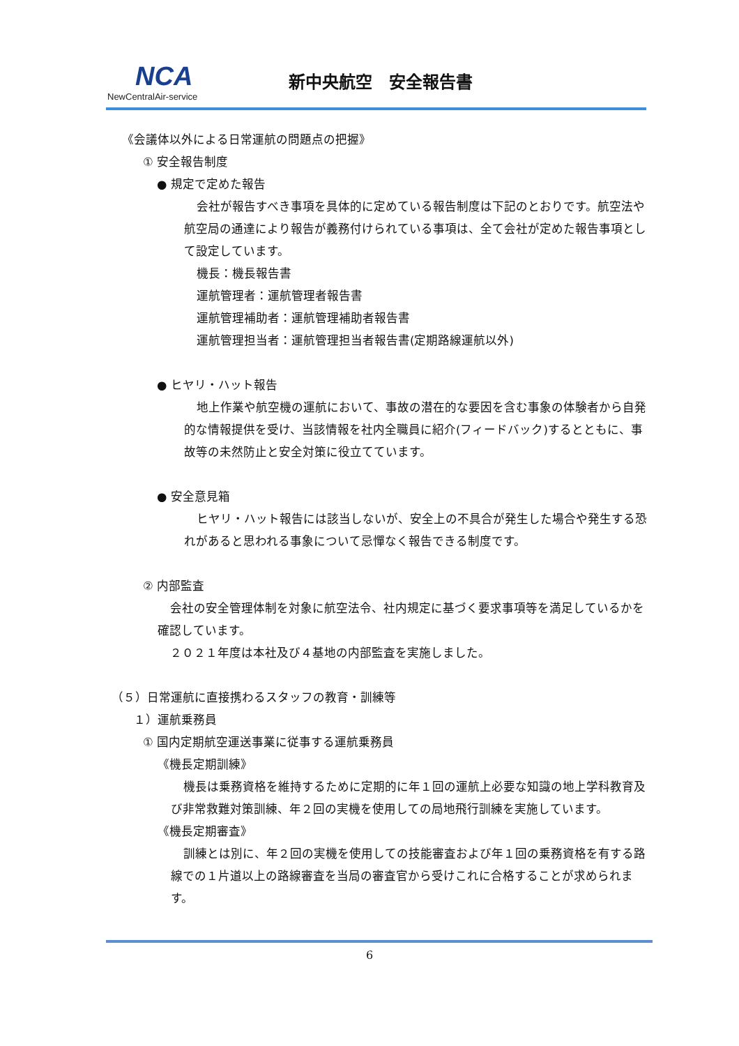NCA
NewCentralAir-service
新中央航空　安全報告書
《会議体以外による日常運航の問題点の把握》
① 安全報告制度
● 規定で定めた報告
会社が報告すべき事項を具体的に定めている報告制度は下記のとおりです。航空法や航空局の通達により報告が義務付けられている事項は、全て会社が定めた報告事項として設定しています。
機長：機長報告書
運航管理者：運航管理者報告書
運航管理補助者：運航管理補助者報告書
運航管理担当者：運航管理担当者報告書(定期路線運航以外)
● ヒヤリ・ハット報告
地上作業や航空機の運航において、事故の潜在的な要因を含む事象の体験者から自発的な情報提供を受け、当該情報を社内全職員に紹介(フィードバック)するとともに、事故等の未然防止と安全対策に役立てています。
● 安全意見箱
ヒヤリ・ハット報告には該当しないが、安全上の不具合が発生した場合や発生する恐れがあると思われる事象について忌憚なく報告できる制度です。
② 内部監査
会社の安全管理体制を対象に航空法令、社内規定に基づく要求事項等を満足しているかを確認しています。
２０２１年度は本社及び４基地の内部監査を実施しました。
（５）日常運航に直接携わるスタッフの教育・訓練等
１）運航乗務員
① 国内定期航空運送事業に従事する運航乗務員
《機長定期訓練》
機長は乗務資格を維持するために定期的に年１回の運航上必要な知識の地上学科教育及び非常救難対策訓練、年２回の実機を使用しての局地飛行訓練を実施しています。
《機長定期審査》
訓練とは別に、年２回の実機を使用しての技能審査および年１回の乗務資格を有する路線での１片道以上の路線審査を当局の審査官から受けこれに合格することが求められます。
6